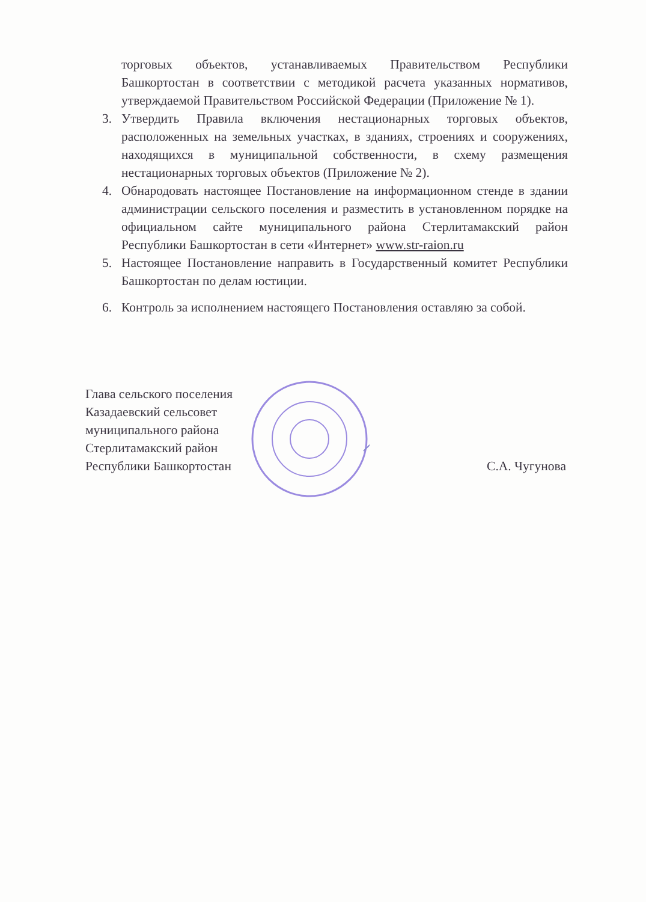торговых объектов, устанавливаемых Правительством Республики Башкортостан в соответствии с методикой расчета указанных нормативов, утверждаемой Правительством Российской Федерации (Приложение № 1).
3. Утвердить Правила включения нестационарных торговых объектов, расположенных на земельных участках, в зданиях, строениях и сооружениях, находящихся в муниципальной собственности, в схему размещения нестационарных торговых объектов (Приложение № 2).
4. Обнародовать настоящее Постановление на информационном стенде в здании администрации сельского поселения и разместить в установленном порядке на официальном сайте муниципального района Стерлитамакский район Республики Башкортостан в сети «Интернет» www.str-raion.ru
5. Настоящее Постановление направить в Государственный комитет Республики Башкортостан по делам юстиции.
6. Контроль за исполнением настоящего Постановления оставляю за собой.
Глава сельского поселения
Казадаевский сельсовет
муниципального района
Стерлитамакский район
Республики Башкортостан
С.А. Чугунова